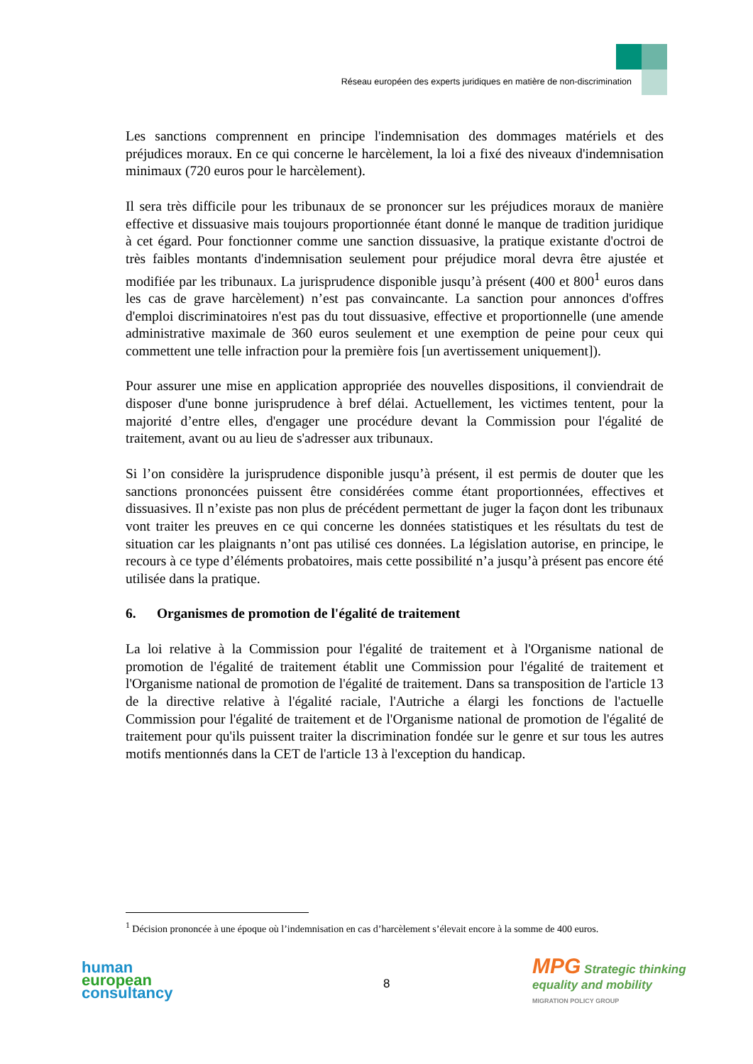Réseau européen des experts juridiques en matière de non-discrimination
Les sanctions comprennent en principe l'indemnisation des dommages matériels et des préjudices moraux. En ce qui concerne le harcèlement, la loi a fixé des niveaux d'indemnisation minimaux (720 euros pour le harcèlement).
Il sera très difficile pour les tribunaux de se prononcer sur les préjudices moraux de manière effective et dissuasive mais toujours proportionnée étant donné le manque de tradition juridique à cet égard. Pour fonctionner comme une sanction dissuasive, la pratique existante d'octroi de très faibles montants d'indemnisation seulement pour préjudice moral devra être ajustée et modifiée par les tribunaux. La jurisprudence disponible jusqu’à présent (400 et 800<sup>1</sup> euros dans les cas de grave harcèlement) n’est pas convaincante. La sanction pour annonces d'offres d'emploi discriminatoires n'est pas du tout dissuasive, effective et proportionnelle (une amende administrative maximale de 360 euros seulement et une exemption de peine pour ceux qui commettent une telle infraction pour la première fois [un avertissement uniquement]).
Pour assurer une mise en application appropriée des nouvelles dispositions, il conviendrait de disposer d'une bonne jurisprudence à bref délai. Actuellement, les victimes tentent, pour la majorité d’entre elles, d'engager une procédure devant la Commission pour l'égalité de traitement, avant ou au lieu de s'adresser aux tribunaux.
Si l’on considère la jurisprudence disponible jusqu’à présent, il est permis de douter que les sanctions prononcées puissent être considérées comme étant proportionnées, effectives et dissuasives. Il n’existe pas non plus de précédent permettant de juger la façon dont les tribunaux vont traiter les preuves en ce qui concerne les données statistiques et les résultats du test de situation car les plaignants n’ont pas utilisé ces données. La législation autorise, en principe, le recours à ce type d’éléments probatoires, mais cette possibilité n’a jusqu’à présent pas encore été utilisée dans la pratique.
6. Organismes de promotion de l'égalité de traitement
La loi relative à la Commission pour l'égalité de traitement et à l'Organisme national de promotion de l'égalité de traitement établit une Commission pour l'égalité de traitement et l'Organisme national de promotion de l'égalité de traitement. Dans sa transposition de l'article 13 de la directive relative à l'égalité raciale, l'Autriche a élargi les fonctions de l'actuelle Commission pour l'égalité de traitement et de l'Organisme national de promotion de l'égalité de traitement pour qu'ils puissent traiter la discrimination fondée sur le genre et sur tous les autres motifs mentionnés dans la CET de l'article 13 à l'exception du handicap.
<sup>1</sup> Décision prononcée à une époque où l’indemnisation en cas d’harcèlement s’élevait encore à la somme de 400 euros.
human
european
consultancy
8
MPG Strategic thinking
equality and mobility
MIGRATION POLICY GROUP